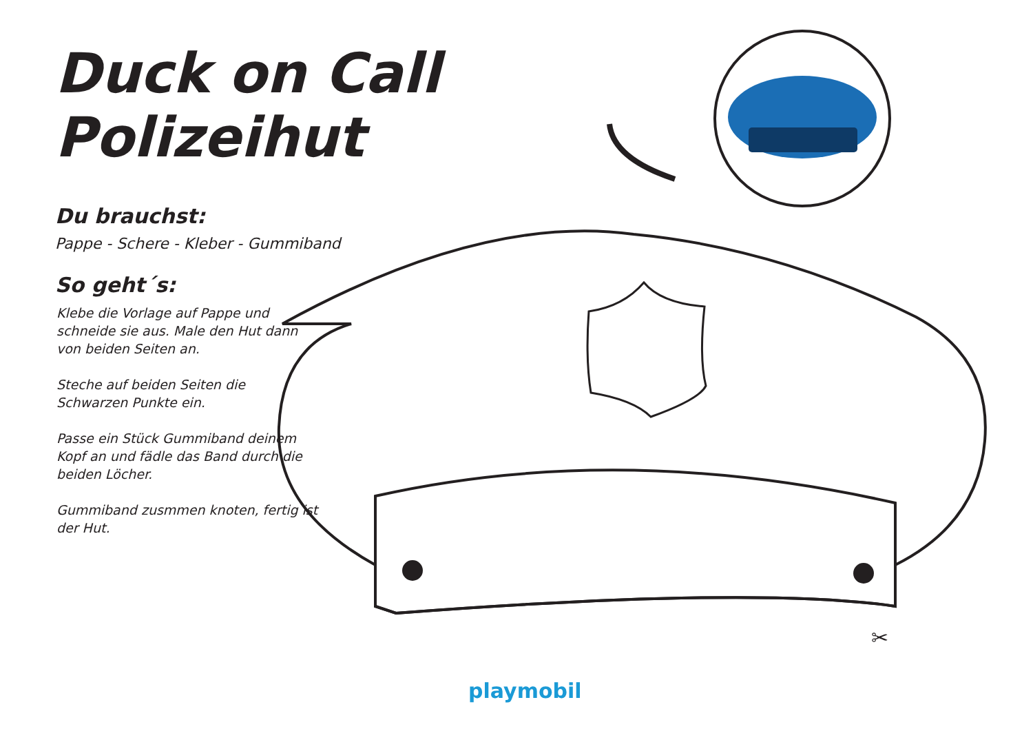Duck on Call Polizeihut
Du brauchst:
Pappe - Schere - Kleber - Gummiband
So geht´s:
Klebe die Vorlage auf Pappe und schneide sie aus. Male den Hut dann von beiden Seiten an.
Steche auf beiden Seiten die Schwarzen Punkte ein.
Passe ein Stück Gummiband deinem Kopf an und fädle das Band durch die beiden Löcher.
Gummiband zusmmen knoten, fertig ist der Hut.
✂
playmobil